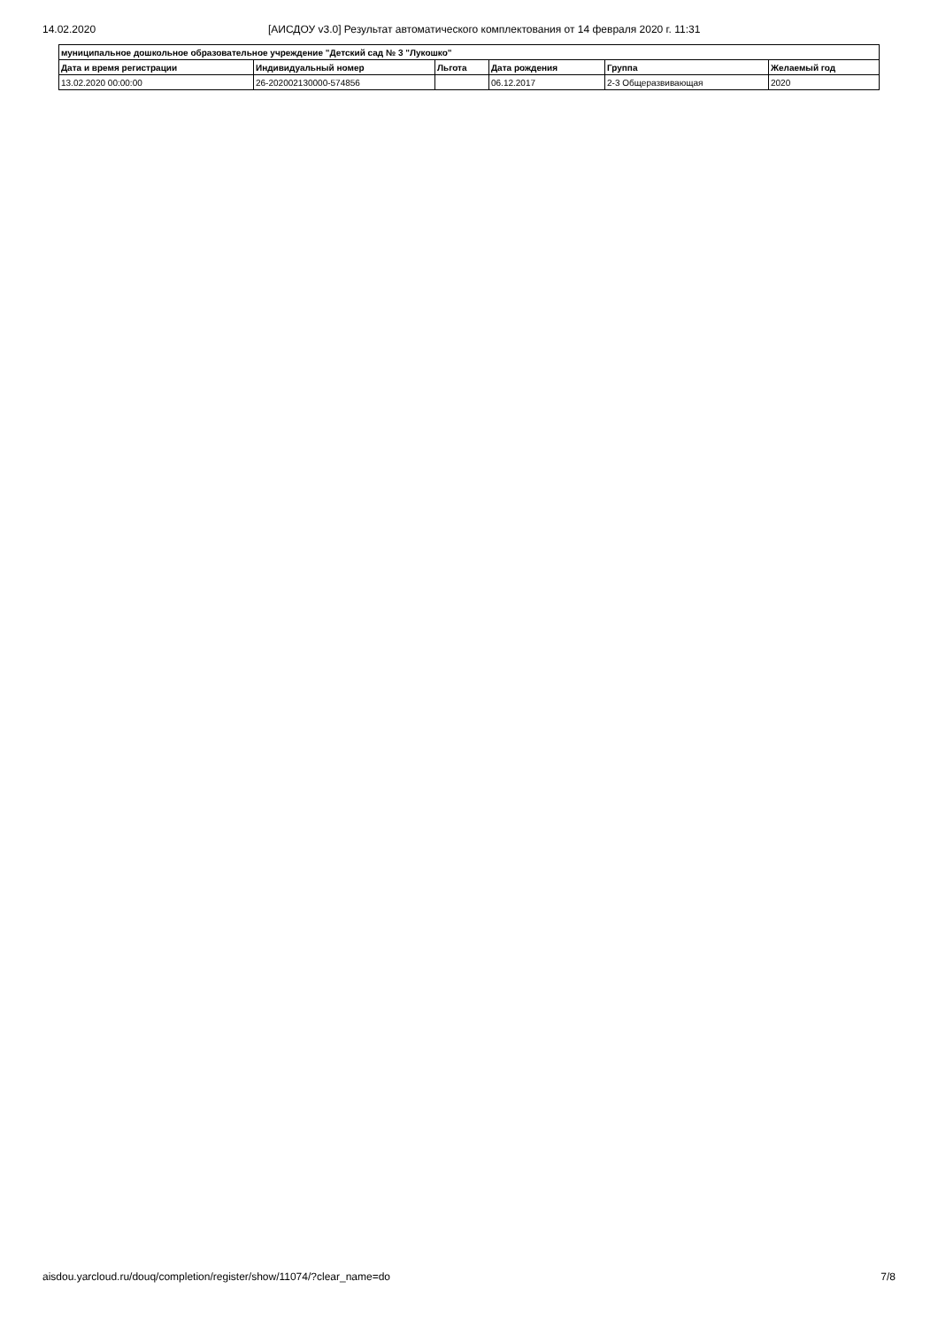14.02.2020 [АИСДОУ v3.0] Результат автоматического комплектования от 14 февраля 2020 г. 11:31
| муниципальное дошкольное образовательное учреждение "Детский сад № 3 "Лукошко" | | | | | |
| --- | --- | --- | --- | --- | --- |
| Дата и время регистрации | Индивидуальный номер | Льгота | Дата рождения | Группа | Желаемый год |
| 13.02.2020 00:00:00 | 26-202002130000-574856 | | 06.12.2017 | 2-3 Общеразвивающая | 2020 |
aisdou.yarcloud.ru/douq/completion/register/show/11074/?clear_name=do 7/8